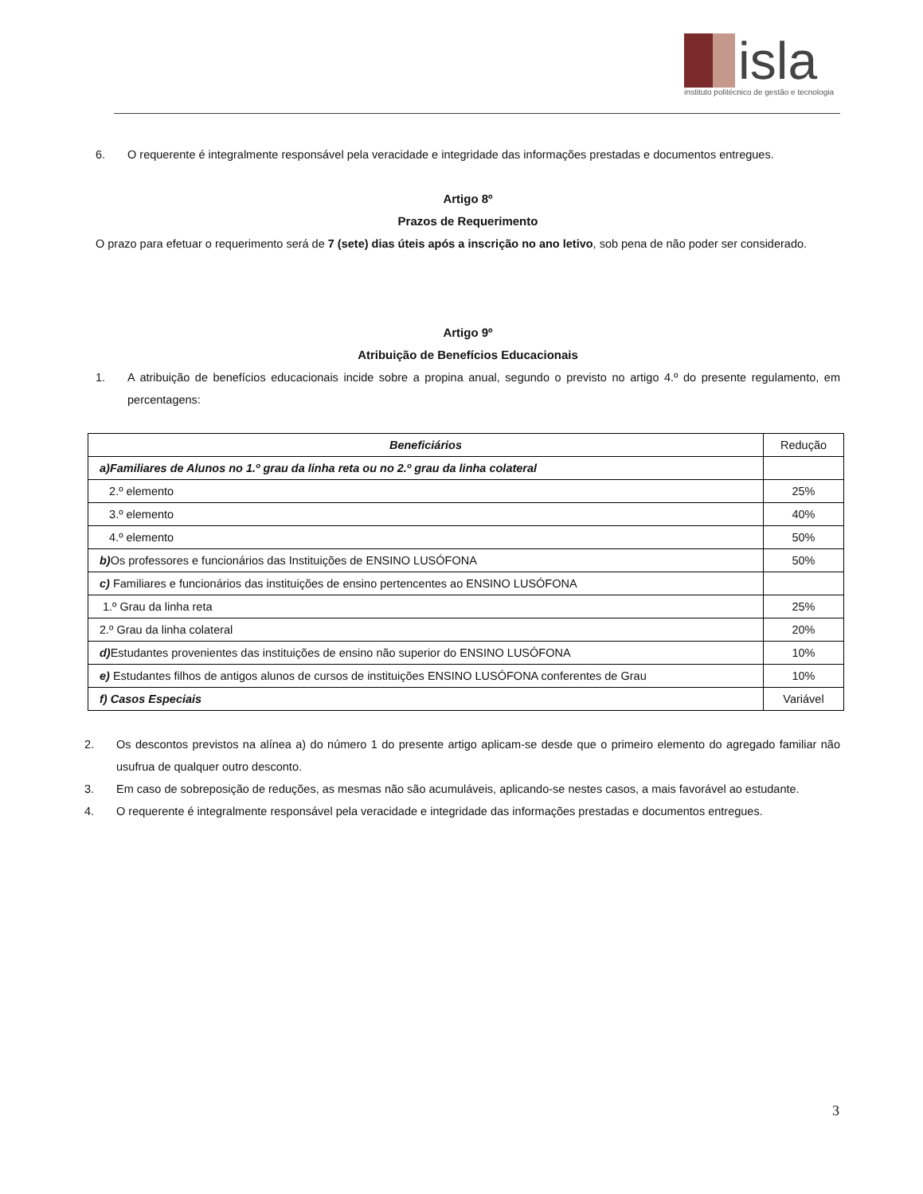isla
instituto politécnico de gestão e tecnologia
6. O requerente é integralmente responsável pela veracidade e integridade das informações prestadas e documentos entregues.
Artigo 8º
Prazos de Requerimento
O prazo para efetuar o requerimento será de 7 (sete) dias úteis após a inscrição no ano letivo, sob pena de não poder ser considerado.
Artigo 9º
Atribuição de Benefícios Educacionais
1. A atribuição de benefícios educacionais incide sobre a propina anual, segundo o previsto no artigo 4.º do presente regulamento, em percentagens:
| Beneficiários | Redução |
| --- | --- |
| a)Familiares de Alunos no 1.º grau da linha reta ou no 2.º grau da linha colateral | |
| 2.º elemento | 25% |
| 3.º elemento | 40% |
| 4.º elemento | 50% |
| b) Os professores e funcionários das Instituições de ENSINO LUSÓFONA | 50% |
| c) Familiares e funcionários das instituições de ensino pertencentes ao ENSINO LUSÓFONA | |
| 1.º Grau da linha reta | 25% |
| 2.º Grau da linha colateral | 20% |
| d) Estudantes provenientes das instituições de ensino não superior do ENSINO LUSÓFONA | 10% |
| e) Estudantes filhos de antigos alunos de cursos de instituições ENSINO LUSÓFONA conferentes de Grau | 10% |
| f) Casos Especiais | Variável |
2. Os descontos previstos na alínea a) do número 1 do presente artigo aplicam-se desde que o primeiro elemento do agregado familiar não usufrua de qualquer outro desconto.
3. Em caso de sobreposição de reduções, as mesmas não são acumuláveis, aplicando-se nestes casos, a mais favorável ao estudante.
4. O requerente é integralmente responsável pela veracidade e integridade das informações prestadas e documentos entregues.
3